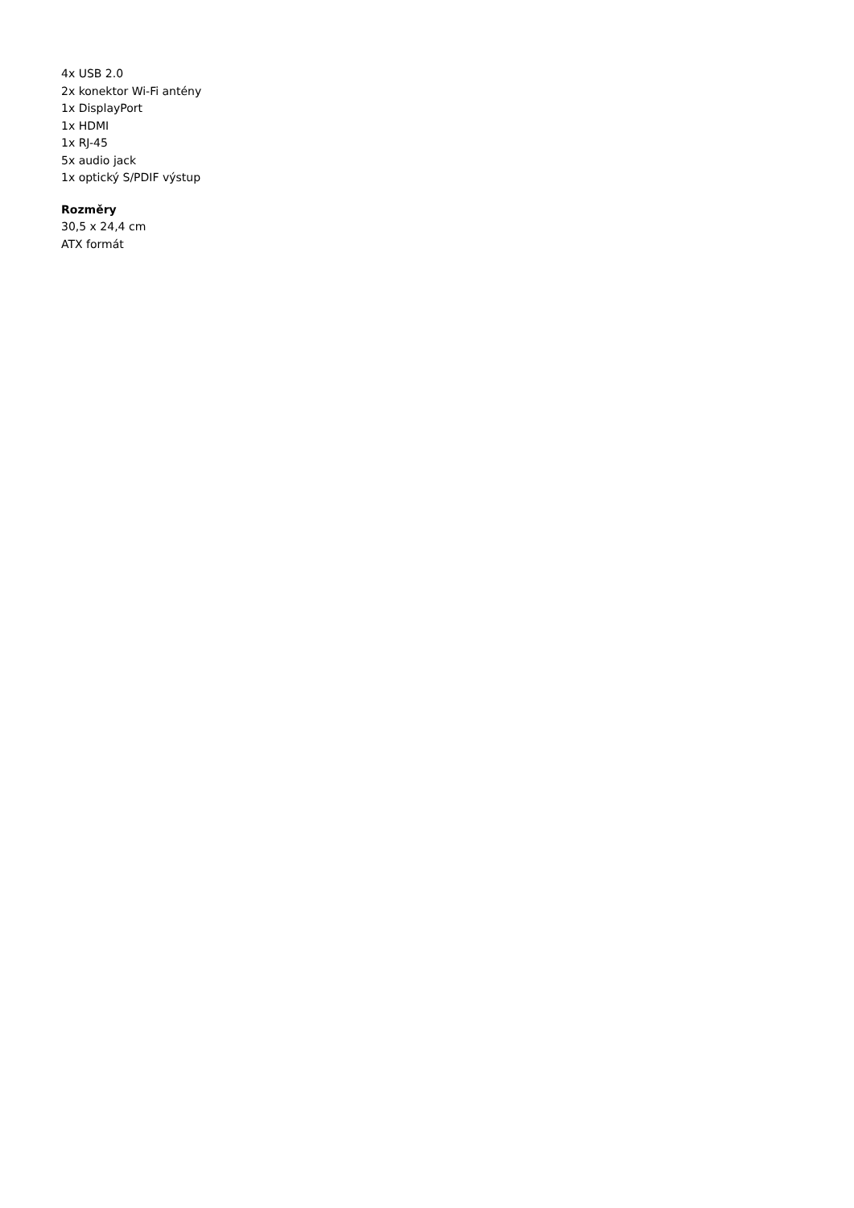4x USB 2.0
2x konektor Wi-Fi antény
1x DisplayPort
1x HDMI
1x RJ-45
5x audio jack
1x optický S/PDIF výstup
Rozměry
30,5 x 24,4 cm
ATX formát